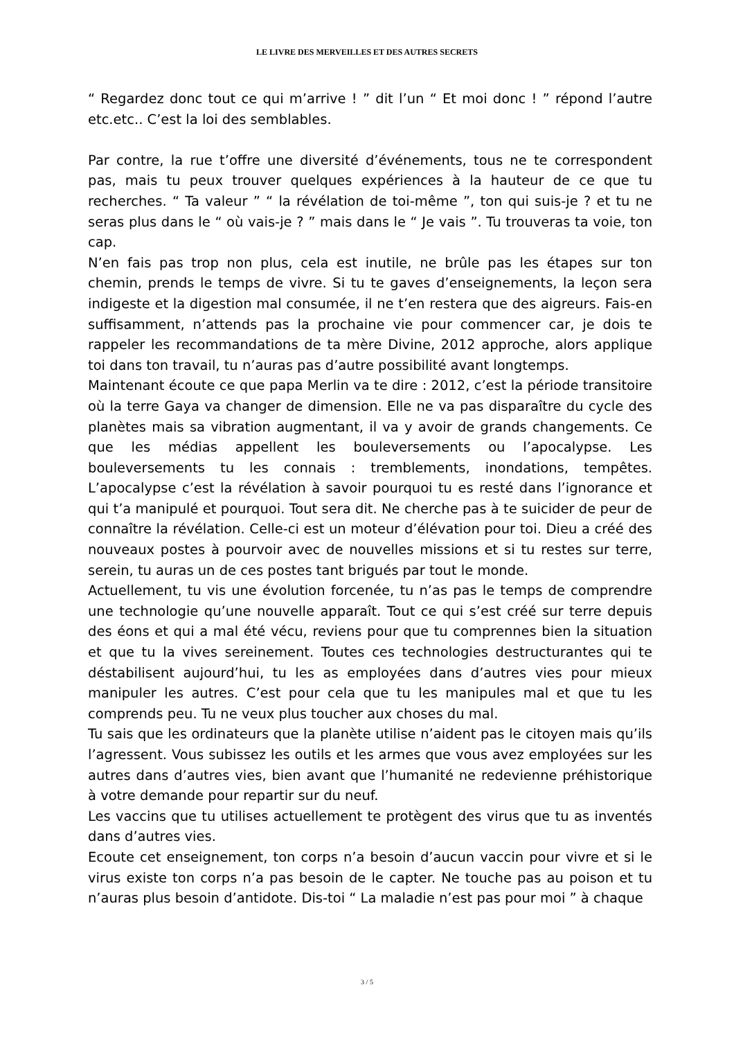LE LIVRE DES MERVEILLES ET DES AUTRES SECRETS
“ Regardez donc tout ce qui m’arrive ! ” dit l’un “ Et moi donc ! ” répond l’autre etc.etc.. C’est la loi des semblables.
Par contre, la rue t’offre une diversité d’événements, tous ne te correspondent pas, mais tu peux trouver quelques expériences à la hauteur de ce que tu recherches. “ Ta valeur ” “ la révélation de toi-même ”, ton qui suis-je ? et tu ne seras plus dans le “ où vais-je ? ” mais dans le “ Je vais ”. Tu trouveras ta voie, ton cap.
N’en fais pas trop non plus, cela est inutile, ne brûle pas les étapes sur ton chemin, prends le temps de vivre. Si tu te gaves d’enseignements, la leçon sera indigeste et la digestion mal consumée, il ne t’en restera que des aigreurs. Fais-en suffisamment, n’attends pas la prochaine vie pour commencer car, je dois te rappeler les recommandations de ta mère Divine, 2012 approche, alors applique toi dans ton travail, tu n’auras pas d’autre possibilité avant longtemps.
Maintenant écoute ce que papa Merlin va te dire : 2012, c’est la période transitoire où la terre Gaya va changer de dimension. Elle ne va pas disparaître du cycle des planètes mais sa vibration augmentant, il va y avoir de grands changements. Ce que les médias appellent les bouleversements ou l’apocalypse. Les bouleversements tu les connais : tremblements, inondations, tempêtes. L’apocalypse c’est la révélation à savoir pourquoi tu es resté dans l’ignorance et qui t’a manipulé et pourquoi. Tout sera dit. Ne cherche pas à te suicider de peur de connaître la révélation. Celle-ci est un moteur d’élévation pour toi. Dieu a créé des nouveaux postes à pourvoir avec de nouvelles missions et si tu restes sur terre, serein, tu auras un de ces postes tant brigués par tout le monde.
Actuellement, tu vis une évolution forcenée, tu n’as pas le temps de comprendre une technologie qu’une nouvelle apparaît. Tout ce qui s’est créé sur terre depuis des éons et qui a mal été vécu, reviens pour que tu comprennes bien la situation et que tu la vives sereinement. Toutes ces technologies destructurantes qui te déstabilisent aujourd’hui, tu les as employées dans d’autres vies pour mieux manipuler les autres. C’est pour cela que tu les manipules mal et que tu les comprends peu. Tu ne veux plus toucher aux choses du mal.
Tu sais que les ordinateurs que la planète utilise n’aident pas le citoyen mais qu’ils l’agressent. Vous subissez les outils et les armes que vous avez employées sur les autres dans d’autres vies, bien avant que l’humanité ne redevienne préhistorique à votre demande pour repartir sur du neuf.
Les vaccins que tu utilises actuellement te protègent des virus que tu as inventés dans d’autres vies.
Ecoute cet enseignement, ton corps n’a besoin d’aucun vaccin pour vivre et si le virus existe ton corps n’a pas besoin de le capter. Ne touche pas au poison et tu n’auras plus besoin d’antidote. Dis-toi “ La maladie n’est pas pour moi ” à chaque
3 / 5